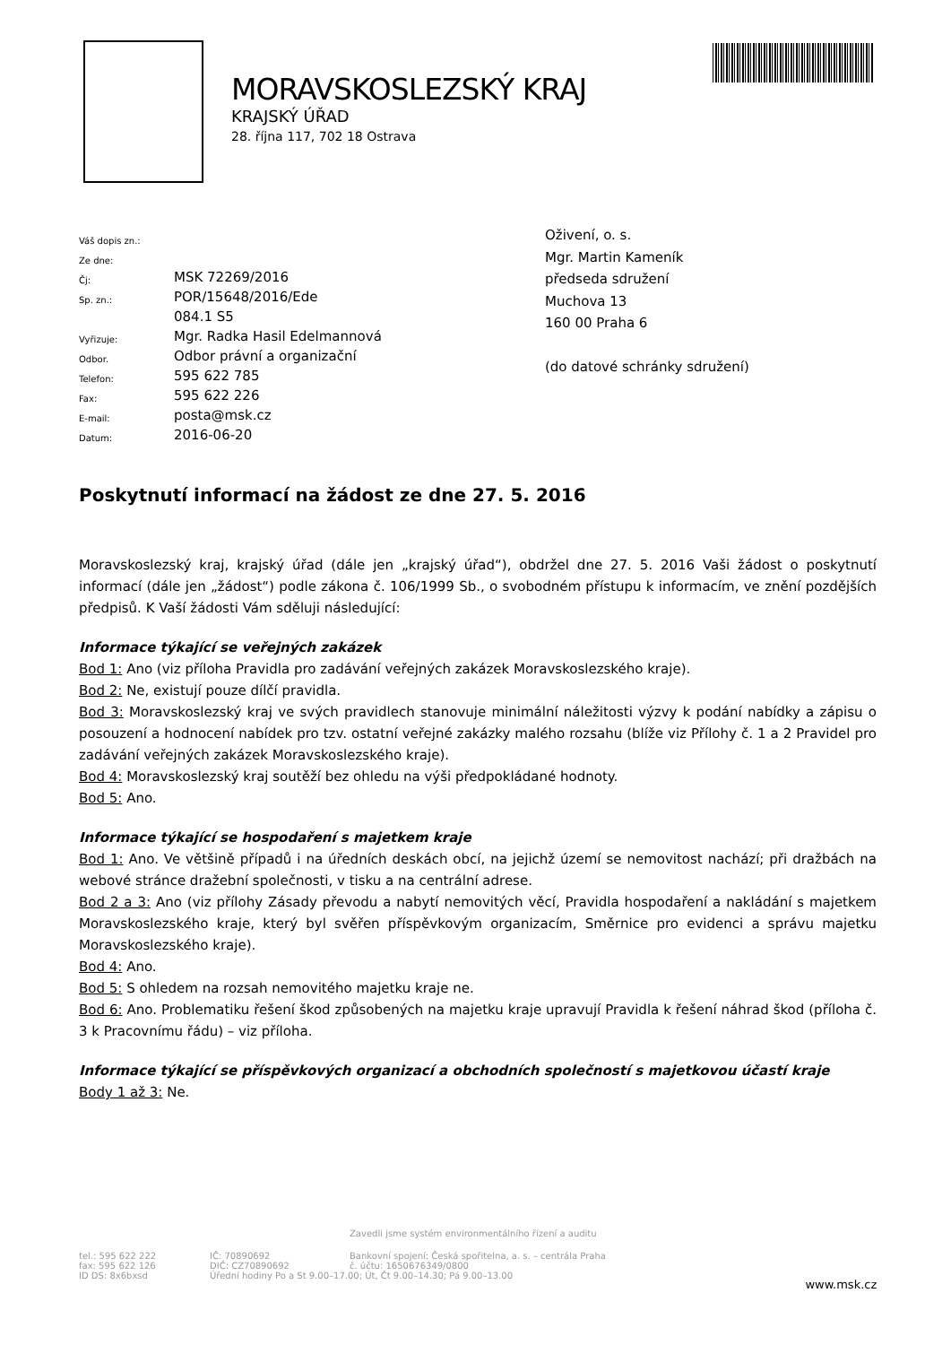MORAVSKOSLEZSKÝ KRAJ
KRAJSKÝ ÚŘAD
28. října 117, 702 18 Ostrava
| Váš dopis zn.: | |
| Ze dne: | |
| Čj: | MSK 72269/2016 |
| Sp. zn.: | POR/15648/2016/Ede |
| | 084.1 S5 |
| Vyřizuje: | Mgr. Radka Hasil Edelmannová |
| Odbor. | Odbor právní a organizační |
| Telefon: | 595 622 785 |
| Fax: | 595 622 226 |
| E-mail: | posta@msk.cz |
| Datum: | 2016-06-20 |
Oživení, o. s.
Mgr. Martin Kameník
předseda sdružení
Muchova 13
160 00 Praha 6
(do datové schránky sdružení)
Poskytnutí informací na žádost ze dne 27. 5. 2016
Moravskoslezský kraj, krajský úřad (dále jen „krajský úřad“), obdržel dne 27. 5. 2016 Vaši žádost o poskytnutí informací (dále jen „žádost“) podle zákona č. 106/1999 Sb., o svobodném přístupu k informacím, ve znění pozdějších předpisů. K Vaší žádosti Vám sděluji následující:
Informace týkající se veřejných zakázek
Bod 1: Ano (viz příloha Pravidla pro zadávání veřejných zakázek Moravskoslezského kraje).
Bod 2: Ne, existují pouze dílčí pravidla.
Bod 3: Moravskoslezský kraj ve svých pravidlech stanovuje minimální náležitosti výzvy k podání nabídky a zápisu o posouzení a hodnocení nabídek pro tzv. ostatní veřejné zakázky malého rozsahu (blíže viz Přílohy č. 1 a 2 Pravidel pro zadávání veřejných zakázek Moravskoslezského kraje).
Bod 4: Moravskoslezský kraj soutěží bez ohledu na výši předpokládané hodnoty.
Bod 5: Ano.
Informace týkající se hospodaření s majetkem kraje
Bod 1: Ano. Ve většině případů i na úředních deskách obcí, na jejichž území se nemovitost nachází; při dražbách na webové stránce dražební společnosti, v tisku a na centrální adrese.
Bod 2 a 3: Ano (viz přílohy Zásady převodu a nabytí nemovitých věcí, Pravidla hospodaření a nakládání s majetkem Moravskoslezského kraje, který byl svěřen příspěvkovým organizacím, Směrnice pro evidenci a správu majetku Moravskoslezského kraje).
Bod 4: Ano.
Bod 5: S ohledem na rozsah nemovitého majetku kraje ne.
Bod 6: Ano. Problematiku řešení škod způsobených na majetku kraje upravují Pravidla k řešení náhrad škod (příloha č. 3 k Pracovnímu řádu) – viz příloha.
Informace týkající se příspěvkových organizací a obchodních společností s majetkovou účastí kraje
Body 1 až 3: Ne.
Zavedli jsme systém environmentálního řízení a auditu
| tel.: 595 622 222 fax: 595 622 126 ID DS: 8x6bxsd | IČ: 70890692 DIČ: CZ70890692 | Bankovní spojení: Česká spořitelna, a. s. – centrála Praha č. účtu: 1650676349/0800 Úřední hodiny Po a St 9.00–17.00; Út, Čt 9.00–14.30; Pá 9.00–13.00 | www.msk.cz |